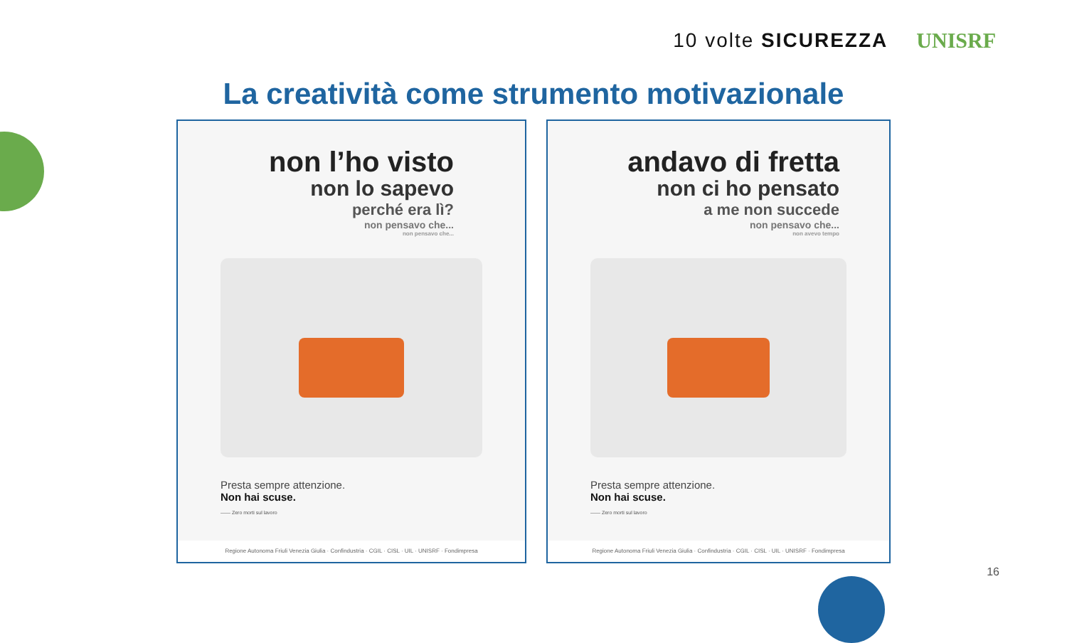10 volte SICUREZZA UNISRF
La creatività come strumento motivazionale
non l’ho visto
non lo sapevo
perché era lì?
non pensavo che...
non pensavo che...
Presta sempre attenzione.
Non hai scuse.
—— Zero morti sul lavoro
Regione Autonoma Friuli Venezia Giulia · Confindustria · CGIL · CISL · UIL · UNISRF · Fondimpresa
andavo di fretta
non ci ho pensato
a me non succede
non pensavo che...
non avevo tempo
Presta sempre attenzione.
Non hai scuse.
—— Zero morti sul lavoro
Regione Autonoma Friuli Venezia Giulia · Confindustria · CGIL · CISL · UIL · UNISRF · Fondimpresa
16